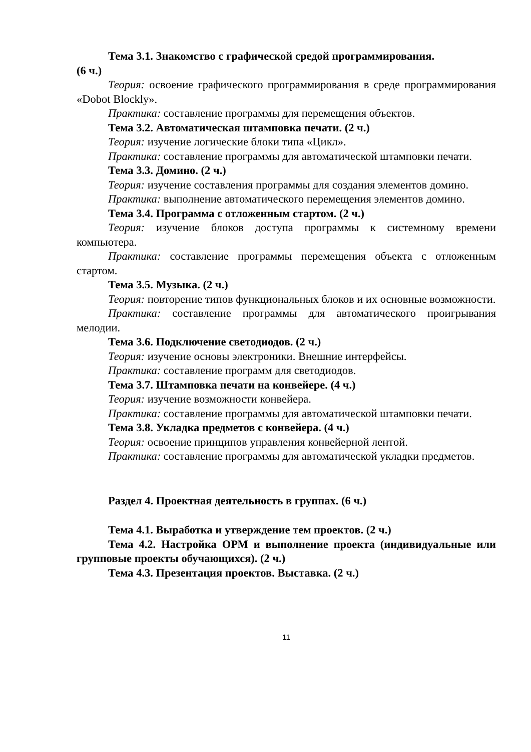Тема 3.1. Знакомство с графической средой программирования.
(6 ч.)
Теория: освоение графического программирования в среде программирования «Dobot Blockly».
Практика: составление программы для перемещения объектов.
Тема 3.2. Автоматическая штамповка печати. (2 ч.)
Теория: изучение логические блоки типа «Цикл».
Практика: составление программы для автоматической штамповки печати.
Тема 3.3. Домино. (2 ч.)
Теория: изучение составления программы для создания элементов домино.
Практика: выполнение автоматического перемещения элементов домино.
Тема 3.4. Программа с отложенным стартом. (2 ч.)
Теория: изучение блоков доступа программы к системному времени компьютера.
Практика: составление программы перемещения объекта с отложенным стартом.
Тема 3.5. Музыка. (2 ч.)
Теория: повторение типов функциональных блоков и их основные возможности.
Практика: составление программы для автоматического проигрывания мелодии.
Тема 3.6. Подключение светодиодов. (2 ч.)
Теория: изучение основы электроники. Внешние интерфейсы.
Практика: составление программ для светодиодов.
Тема 3.7. Штамповка печати на конвейере. (4 ч.)
Теория: изучение возможности конвейера.
Практика: составление программы для автоматической штамповки печати.
Тема 3.8. Укладка предметов с конвейера. (4 ч.)
Теория: освоение принципов управления конвейерной лентой.
Практика: составление программы для автоматической укладки предметов.
Раздел 4. Проектная деятельность в группах. (6 ч.)
Тема 4.1. Выработка и утверждение тем проектов. (2 ч.)
Тема 4.2. Настройка ОРМ и выполнение проекта (индивидуальные или групповые проекты обучающихся). (2 ч.)
Тема 4.3. Презентация проектов. Выставка. (2 ч.)
11